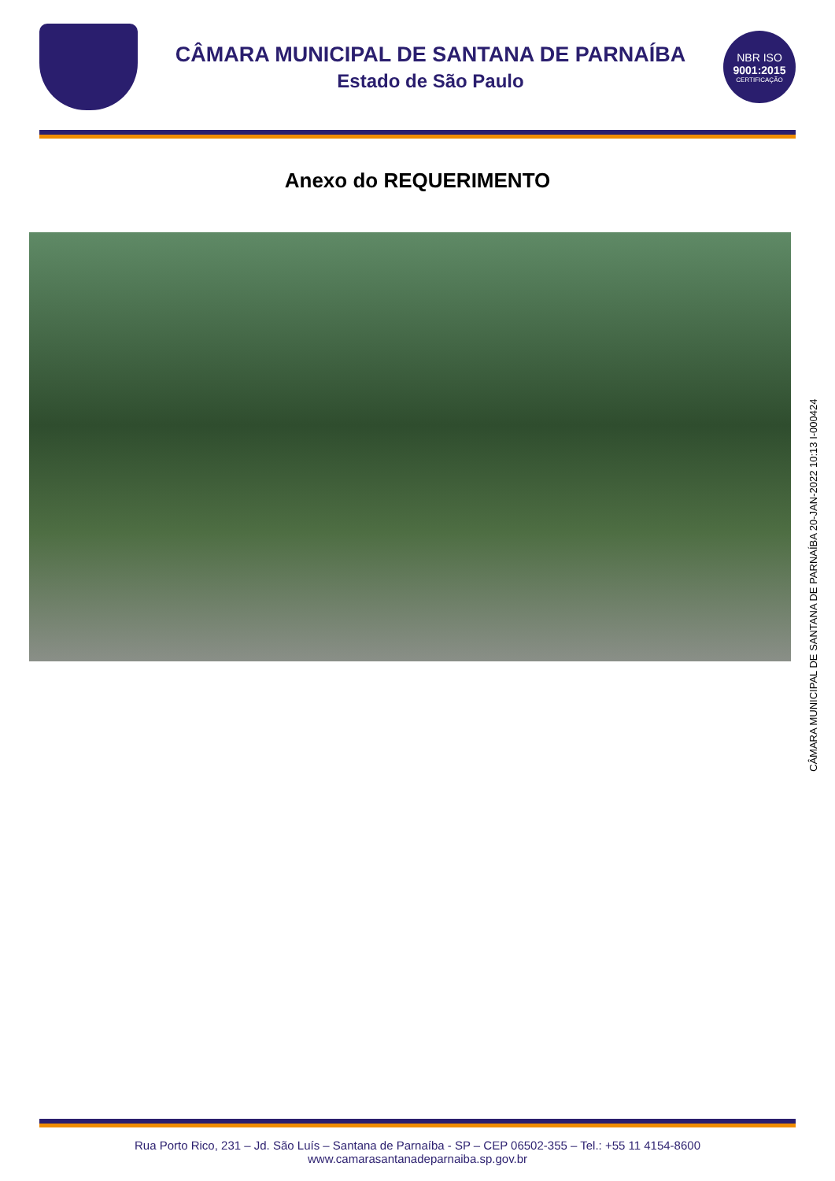CÂMARA MUNICIPAL DE SANTANA DE PARNAÍBA
Estado de São Paulo
NBR ISO
9001:2015
CERTIFICAÇÃO
Anexo do REQUERIMENTO
CÂMARA MUNICIPAL DE SANTANA DE PARNAÍBA 20-JAN-2022 10:13 I-000424
Rua Porto Rico, 231 – Jd. São Luís – Santana de Parnaíba - SP – CEP 06502-355 – Tel.: +55 11 4154-8600
www.camarasantanadeparnaiba.sp.gov.br